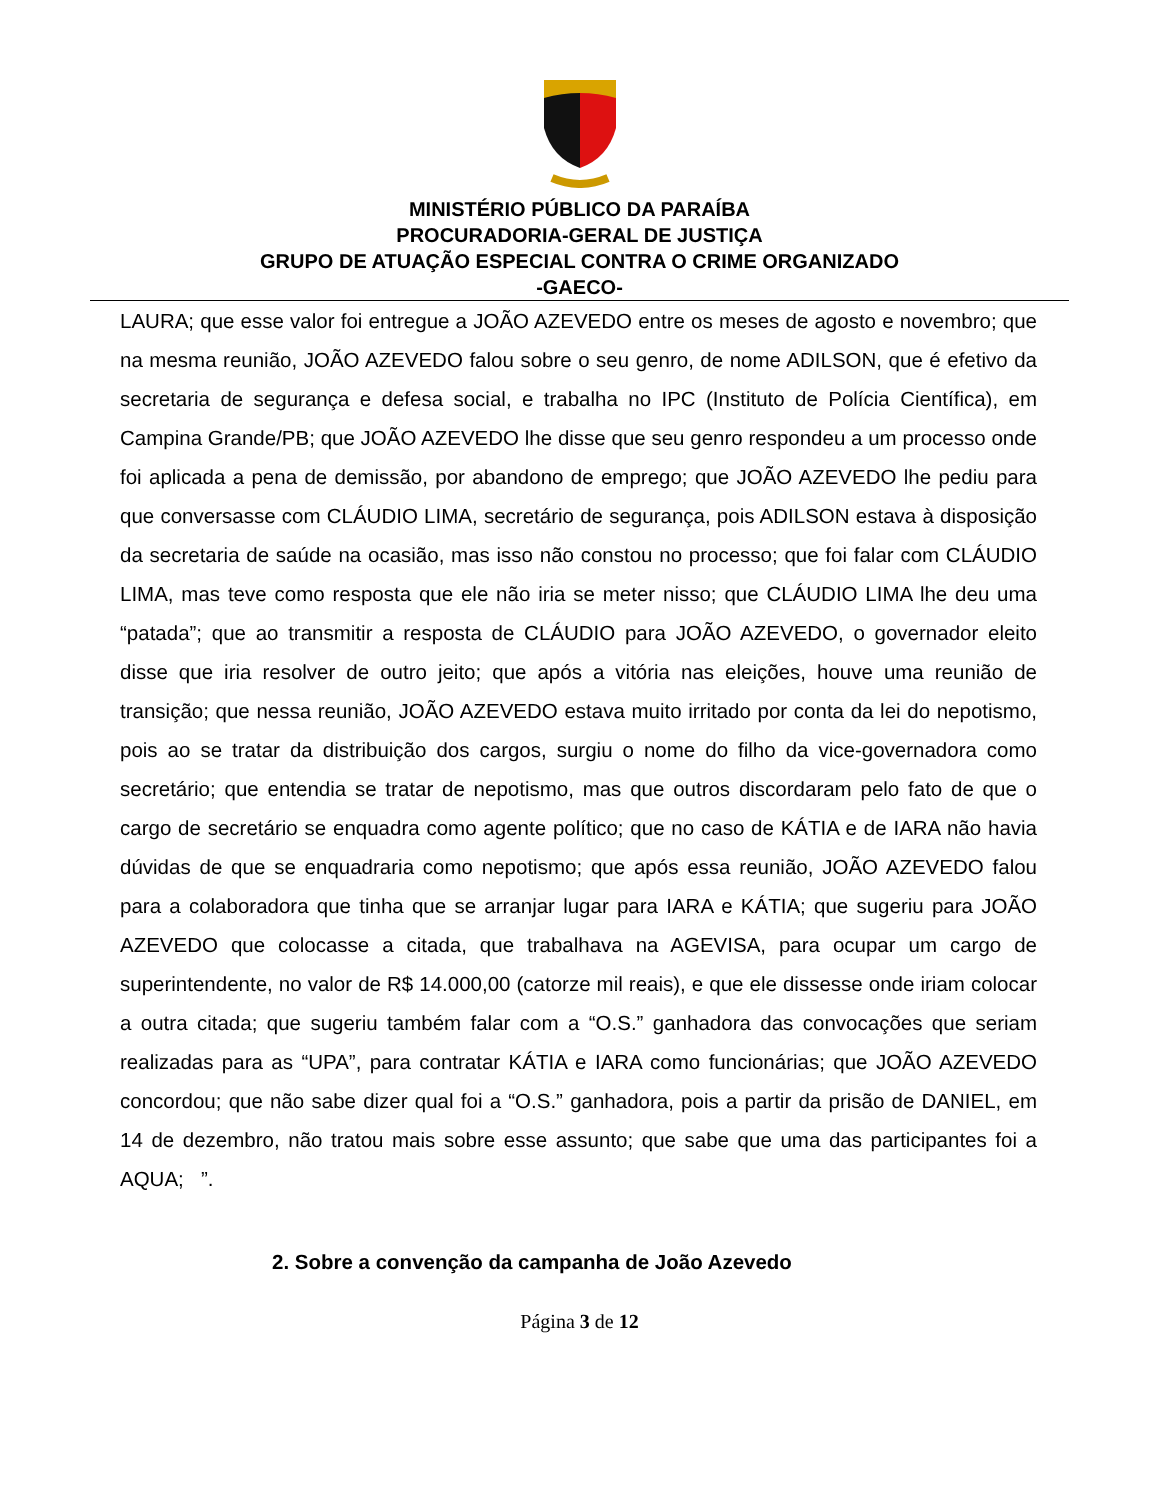MINISTÉRIO PÚBLICO DA PARAÍBA
PROCURADORIA-GERAL DE JUSTIÇA
GRUPO DE ATUAÇÃO ESPECIAL CONTRA O CRIME ORGANIZADO
-GAECO-
LAURA; que esse valor foi entregue a JOÃO AZEVEDO entre os meses de agosto e novembro; que na mesma reunião, JOÃO AZEVEDO falou sobre o seu genro, de nome ADILSON, que é efetivo da secretaria de segurança e defesa social, e trabalha no IPC (Instituto de Polícia Científica), em Campina Grande/PB; que JOÃO AZEVEDO lhe disse que seu genro respondeu a um processo onde foi aplicada a pena de demissão, por abandono de emprego; que JOÃO AZEVEDO lhe pediu para que conversasse com CLÁUDIO LIMA, secretário de segurança, pois ADILSON estava à disposição da secretaria de saúde na ocasião, mas isso não constou no processo; que foi falar com CLÁUDIO LIMA, mas teve como resposta que ele não iria se meter nisso; que CLÁUDIO LIMA lhe deu uma “patada”; que ao transmitir a resposta de CLÁUDIO para JOÃO AZEVEDO, o governador eleito disse que iria resolver de outro jeito; que após a vitória nas eleições, houve uma reunião de transição; que nessa reunião, JOÃO AZEVEDO estava muito irritado por conta da lei do nepotismo, pois ao se tratar da distribuição dos cargos, surgiu o nome do filho da vice-governadora como secretário; que entendia se tratar de nepotismo, mas que outros discordaram pelo fato de que o cargo de secretário se enquadra como agente político; que no caso de KÁTIA e de IARA não havia dúvidas de que se enquadraria como nepotismo; que após essa reunião, JOÃO AZEVEDO falou para a colaboradora que tinha que se arranjar lugar para IARA e KÁTIA; que sugeriu para JOÃO AZEVEDO que colocasse a citada, que trabalhava na AGEVISA, para ocupar um cargo de superintendente, no valor de R$ 14.000,00 (catorze mil reais), e que ele dissesse onde iriam colocar a outra citada; que sugeriu também falar com a “O.S.” ganhadora das convocações que seriam realizadas para as “UPA”, para contratar KÁTIA e IARA como funcionárias; que JOÃO AZEVEDO concordou; que não sabe dizer qual foi a “O.S.” ganhadora, pois a partir da prisão de DANIEL, em 14 de dezembro, não tratou mais sobre esse assunto; que sabe que uma das participantes foi a AQUA; ”.
2. Sobre a convenção da campanha de João Azevedo
Página 3 de 12